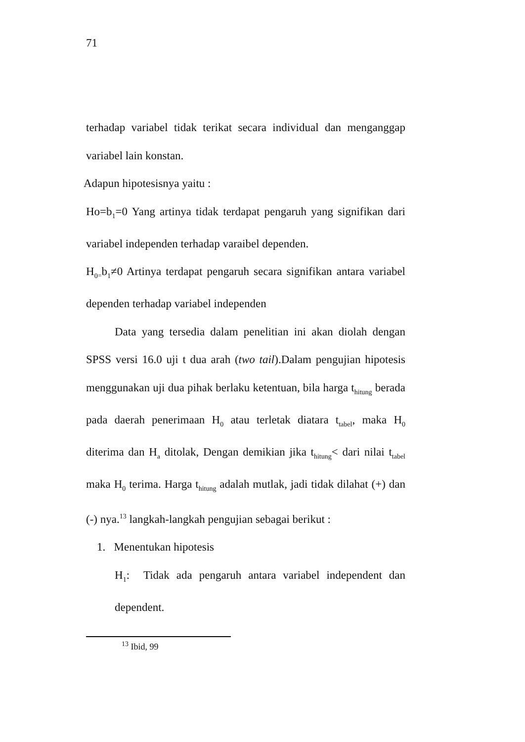71
terhadap variabel tidak terikat secara individual dan menganggap variabel lain konstan.
Adapun hipotesisnya yaitu :
Ho=b<sub>1</sub>=0 Yang artinya tidak terdapat pengaruh yang signifikan dari variabel independen terhadap varaibel dependen.
H<sub>0=</sub>b<sub>1</sub>≠0 Artinya terdapat pengaruh secara signifikan antara variabel dependen terhadap variabel independen
Data yang tersedia dalam penelitian ini akan diolah dengan SPSS versi 16.0 uji t dua arah (two tail).Dalam pengujian hipotesis menggunakan uji dua pihak berlaku ketentuan, bila harga t<sub>hitung</sub> berada pada daerah penerimaan H<sub>0</sub> atau terletak diatara t<sub>tabel</sub>, maka H<sub>0</sub> diterima dan H<sub>a</sub> ditolak, Dengan demikian jika t<sub>hitung</sub>< dari nilai t<sub>tabel</sub> maka H<sub>0</sub> terima. Harga t<sub>hitung</sub> adalah mutlak, jadi tidak dilahat (+) dan (-) nya.<sup>13</sup> langkah-langkah pengujian sebagai berikut :
1. Menentukan hipotesis
H<sub>1</sub>: Tidak ada pengaruh antara variabel independent dan dependent.
<sup>13</sup> Ibid, 99